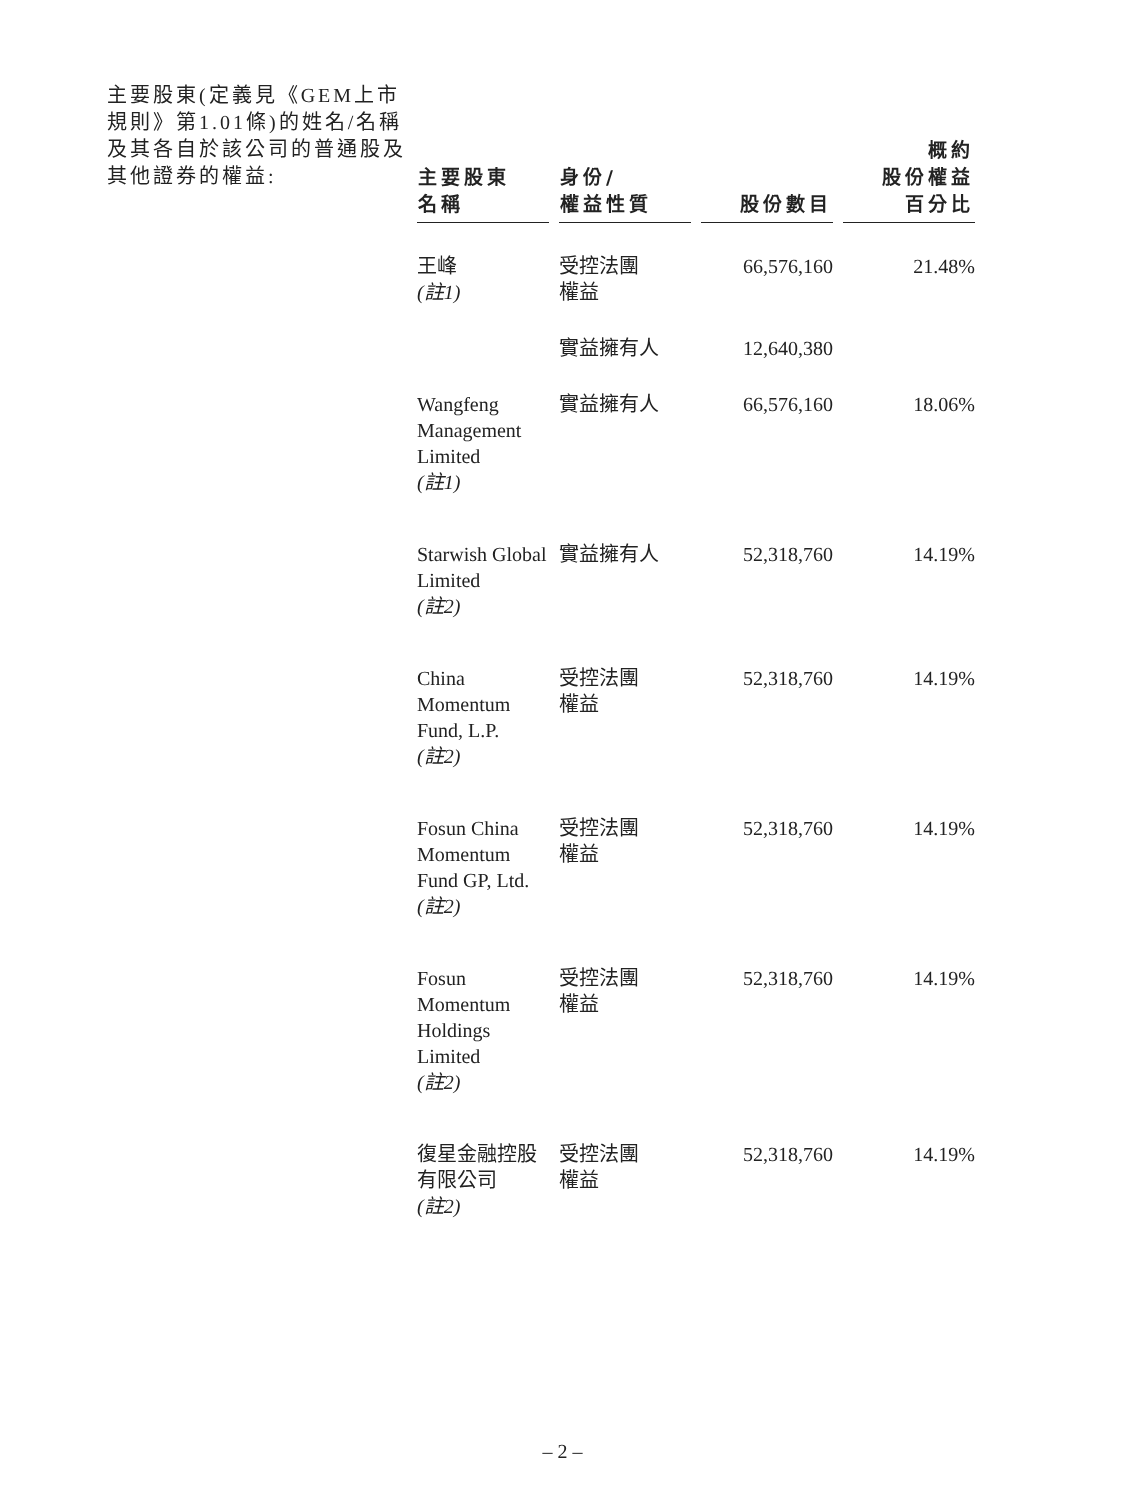主要股東(定義見《GEM上市規則》第1.01條)的姓名/名稱及其各自於該公司的普通股及其他證券的權益:
| 主要股東 名稱 | 身份/ 權益性質 | 股份數目 | 概約 股份權益 百分比 |
| --- | --- | --- | --- |
| 王峰 (註1) | 受控法團 權益 | 66,576,160 | 21.48% |
| | 實益擁有人 | 12,640,380 | |
| Wangfeng Management Limited (註1) | 實益擁有人 | 66,576,160 | 18.06% |
| Starwish Global Limited (註2) | 實益擁有人 | 52,318,760 | 14.19% |
| China Momentum Fund, L.P. (註2) | 受控法團 權益 | 52,318,760 | 14.19% |
| Fosun China Momentum Fund GP, Ltd. (註2) | 受控法團 權益 | 52,318,760 | 14.19% |
| Fosun Momentum Holdings Limited (註2) | 受控法團 權益 | 52,318,760 | 14.19% |
| 復星金融控股有限公司 (註2) | 受控法團 權益 | 52,318,760 | 14.19% |
– 2 –